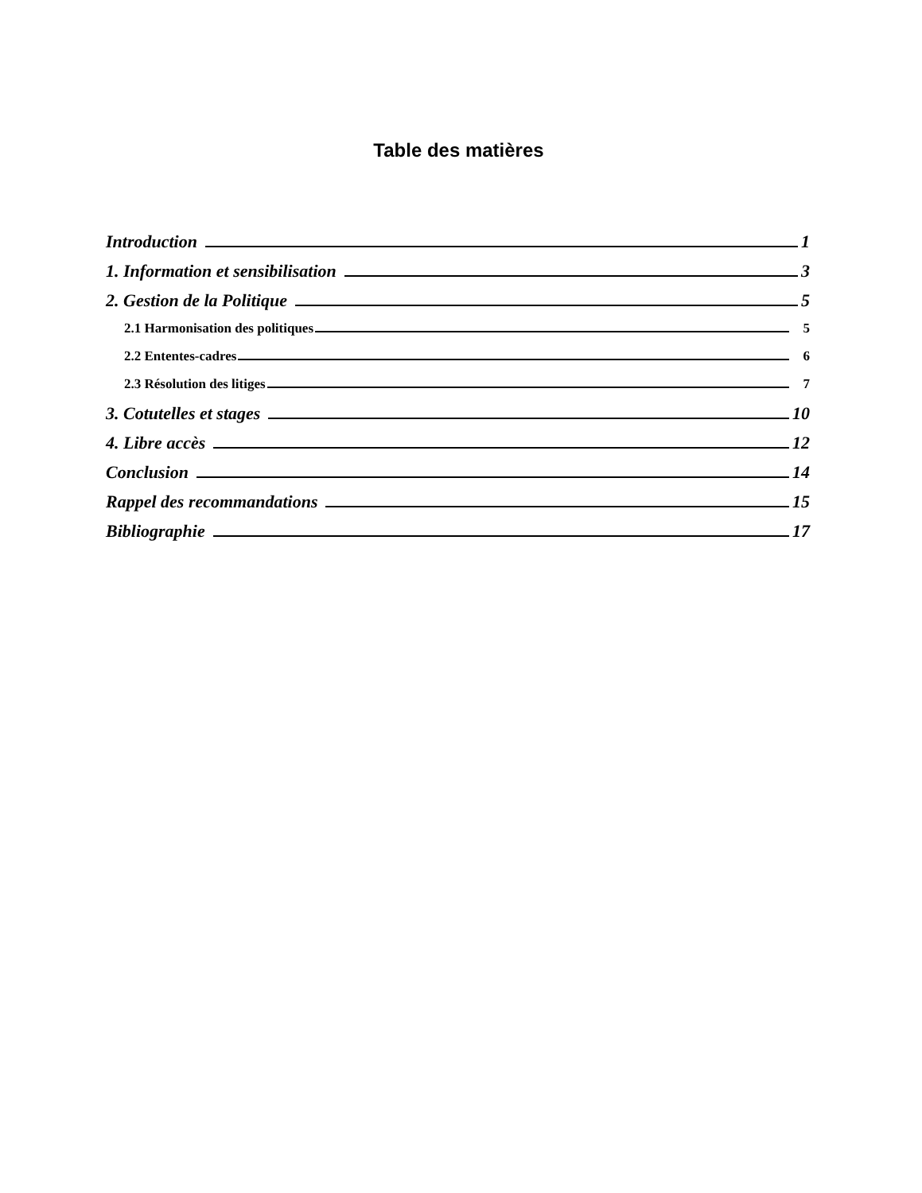Table des matières
Introduction 1
1. Information et sensibilisation 3
2. Gestion de la Politique 5
2.1 Harmonisation des politiques 5
2.2 Ententes-cadres 6
2.3 Résolution des litiges 7
3. Cotutelles et stages 10
4. Libre accès 12
Conclusion 14
Rappel des recommandations 15
Bibliographie 17